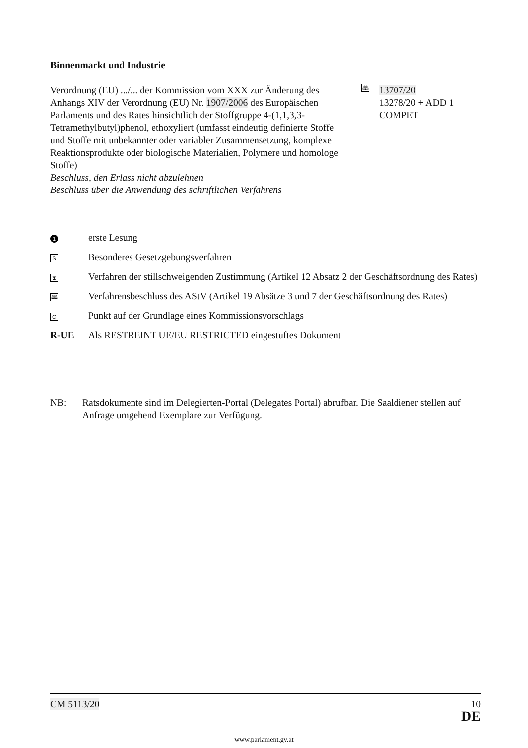Binnenmarkt und Industrie
Verordnung (EU) .../... der Kommission vom XXX zur Änderung des Anhangs XIV der Verordnung (EU) Nr. 1907/2006 des Europäischen Parlaments und des Rates hinsichtlich der Stoffgruppe 4-(1,1,3,3-Tetramethylbutyl)phenol, ethoxyliert (umfasst eindeutig definierte Stoffe und Stoffe mit unbekannter oder variabler Zusammensetzung, komplexe Reaktionsprodukte oder biologische Materialien, Polymere und homologe Stoffe)
Beschluss, den Erlass nicht abzulehnen
Beschluss über die Anwendung des schriftlichen Verfahrens
🕮
13707/20
13278/20 + ADD 1
COMPET
1 erste Lesung
S Besonderes Gesetzgebungsverfahren
⧗ Verfahren der stillschweigenden Zustimmung (Artikel 12 Absatz 2 der Geschäftsordnung des Rates)
🕮 Verfahrensbeschluss des AStV (Artikel 19 Absätze 3 und 7 der Geschäftsordnung des Rates)
C Punkt auf der Grundlage eines Kommissionsvorschlags
R-UE Als RESTREINT UE/EU RESTRICTED eingestuftes Dokument
NB: Ratsdokumente sind im Delegierten-Portal (Delegates Portal) abrufbar. Die Saaldiener stellen auf Anfrage umgehend Exemplare zur Verfügung.
CM 5113/20 10
DE
www.parlament.gv.at